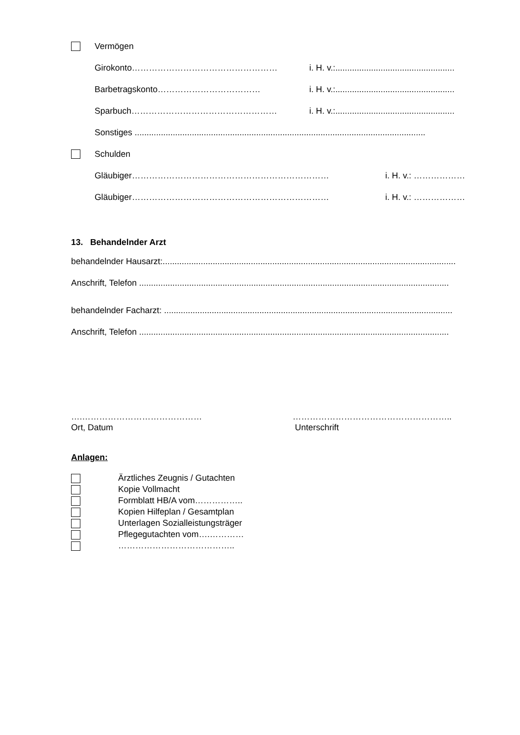Vermögen
Girokonto…………………………………………… i. H. v.:..................................................
Barbetragskonto……………………………… i. H. v.:..................................................
Sparbuch…………………………………………… i. H. v.:..................................................
Sonstiges ..........................................................................................................................
Schulden
Gläubiger…………………………………………………………… i. H. v.: ………………
Gläubiger…………………………………………………………… i. H. v.: ………………
13. Behandelnder Arzt
behandelnder Hausarzt:...........................................................................................................................
Anschrift, Telefon ..................................................................................................................................
behandelnder Facharzt: .........................................................................................................................
Anschrift, Telefon ..................................................................................................................................
….……………………………………
Ort, Datum
………………………………………………..
Unterschrift
Anlagen:
Ärztliches Zeugnis / Gutachten
Kopie Vollmacht
Formblatt HB/A vom……………..
Kopien Hilfeplan / Gesamtplan
Unterlagen Sozialleistungsträger
Pflegegutachten vom….…………
…………………………………..